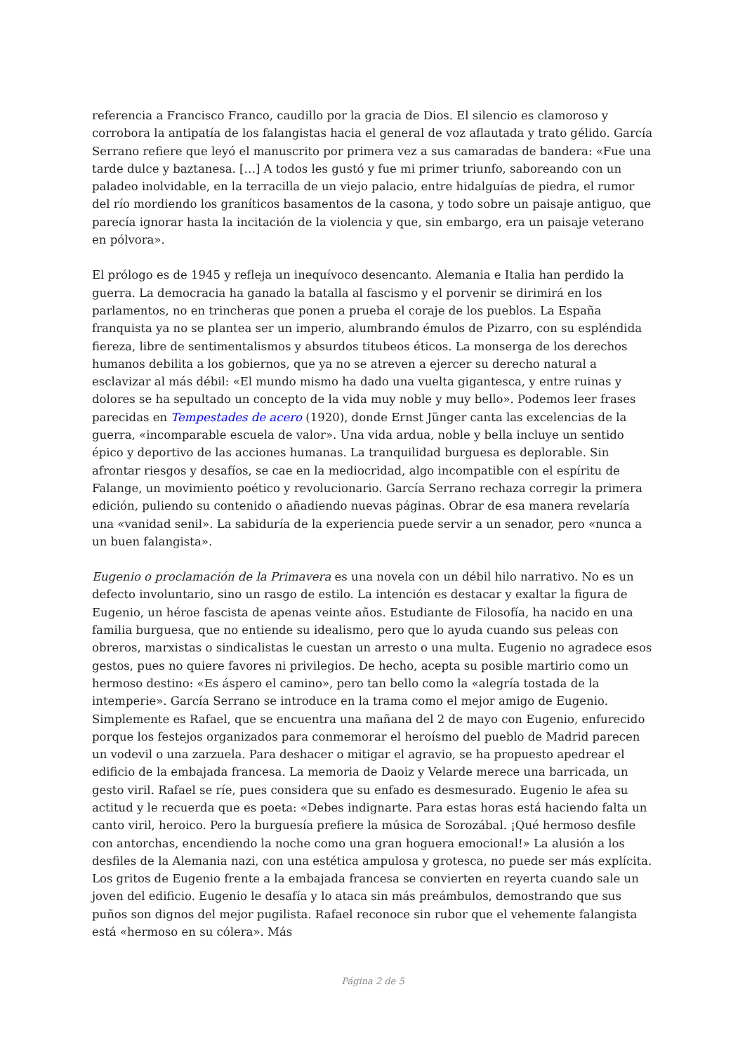referencia a Francisco Franco, caudillo por la gracia de Dios. El silencio es clamoroso y corrobora la antipatía de los falangistas hacia el general de voz aflautada y trato gélido. García Serrano refiere que leyó el manuscrito por primera vez a sus camaradas de bandera: «Fue una tarde dulce y baztanesa. […] A todos les gustó y fue mi primer triunfo, saboreando con un paladeo inolvidable, en la terracilla de un viejo palacio, entre hidalguías de piedra, el rumor del río mordiendo los graníticos basamentos de la casona, y todo sobre un paisaje antiguo, que parecía ignorar hasta la incitación de la violencia y que, sin embargo, era un paisaje veterano en pólvora».
El prólogo es de 1945 y refleja un inequívoco desencanto. Alemania e Italia han perdido la guerra. La democracia ha ganado la batalla al fascismo y el porvenir se dirimirá en los parlamentos, no en trincheras que ponen a prueba el coraje de los pueblos. La España franquista ya no se plantea ser un imperio, alumbrando émulos de Pizarro, con su espléndida fiereza, libre de sentimentalismos y absurdos titubeos éticos. La monserga de los derechos humanos debilita a los gobiernos, que ya no se atreven a ejercer su derecho natural a esclavizar al más débil: «El mundo mismo ha dado una vuelta gigantesca, y entre ruinas y dolores se ha sepultado un concepto de la vida muy noble y muy bello». Podemos leer frases parecidas en Tempestades de acero (1920), donde Ernst Jünger canta las excelencias de la guerra, «incomparable escuela de valor». Una vida ardua, noble y bella incluye un sentido épico y deportivo de las acciones humanas. La tranquilidad burguesa es deplorable. Sin afrontar riesgos y desafíos, se cae en la mediocridad, algo incompatible con el espíritu de Falange, un movimiento poético y revolucionario. García Serrano rechaza corregir la primera edición, puliendo su contenido o añadiendo nuevas páginas. Obrar de esa manera revelaría una «vanidad senil». La sabiduría de la experiencia puede servir a un senador, pero «nunca a un buen falangista».
Eugenio o proclamación de la Primavera es una novela con un débil hilo narrativo. No es un defecto involuntario, sino un rasgo de estilo. La intención es destacar y exaltar la figura de Eugenio, un héroe fascista de apenas veinte años. Estudiante de Filosofía, ha nacido en una familia burguesa, que no entiende su idealismo, pero que lo ayuda cuando sus peleas con obreros, marxistas o sindicalistas le cuestan un arresto o una multa. Eugenio no agradece esos gestos, pues no quiere favores ni privilegios. De hecho, acepta su posible martirio como un hermoso destino: «Es áspero el camino», pero tan bello como la «alegría tostada de la intemperie». García Serrano se introduce en la trama como el mejor amigo de Eugenio. Simplemente es Rafael, que se encuentra una mañana del 2 de mayo con Eugenio, enfurecido porque los festejos organizados para conmemorar el heroísmo del pueblo de Madrid parecen un vodevil o una zarzuela. Para deshacer o mitigar el agravio, se ha propuesto apedrear el edificio de la embajada francesa. La memoria de Daoiz y Velarde merece una barricada, un gesto viril. Rafael se ríe, pues considera que su enfado es desmesurado. Eugenio le afea su actitud y le recuerda que es poeta: «Debes indignarte. Para estas horas está haciendo falta un canto viril, heroico. Pero la burguesía prefiere la música de Sorozábal. ¡Qué hermoso desfile con antorchas, encendiendo la noche como una gran hoguera emocional!» La alusión a los desfiles de la Alemania nazi, con una estética ampulosa y grotesca, no puede ser más explícita. Los gritos de Eugenio frente a la embajada francesa se convierten en reyerta cuando sale un joven del edificio. Eugenio le desafía y lo ataca sin más preámbulos, demostrando que sus puños son dignos del mejor pugilista. Rafael reconoce sin rubor que el vehemente falangista está «hermoso en su cólera». Más
Página 2 de 5